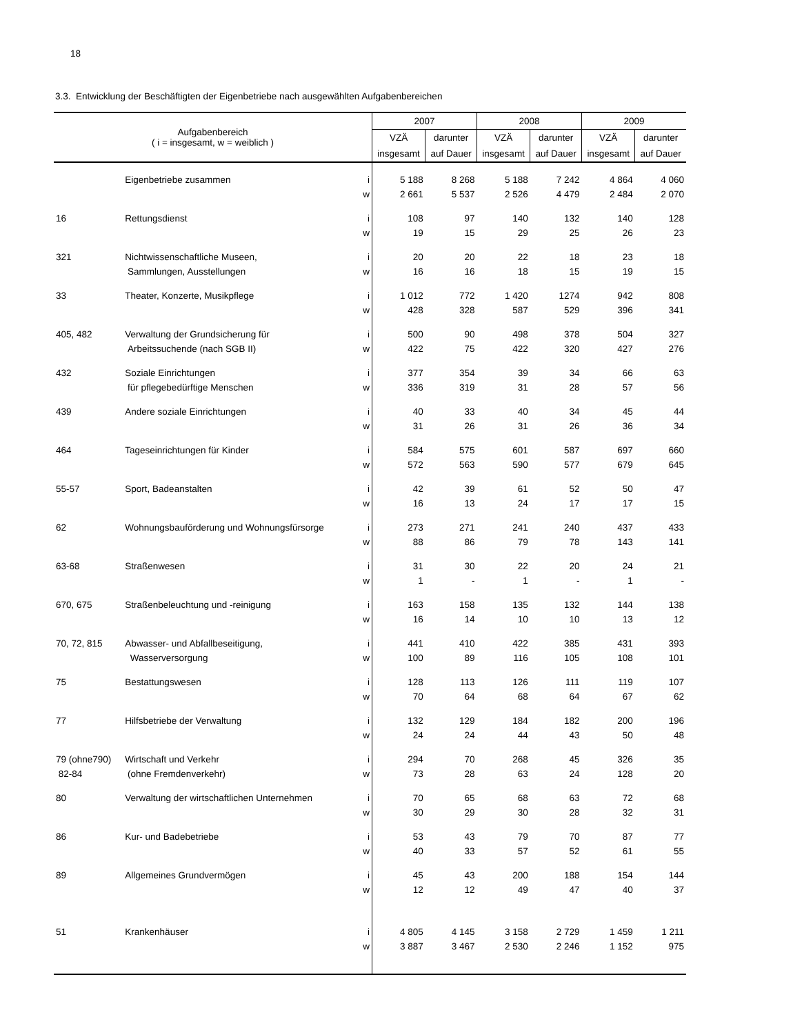18
3.3. Entwicklung der Beschäftigten der Eigenbetriebe nach ausgewählten Aufgabenbereichen
| Aufgabenbereich ( i = insgesamt, w = weiblich ) | | | 2007 | | 2008 | | 2009 | |
| --- | --- | --- | --- | --- | --- | --- | --- | --- |
| | | | VZÄ | darunter | VZÄ | darunter | VZÄ | darunter |
| | | | insgesamt | auf Dauer | insgesamt | auf Dauer | insgesamt | auf Dauer |
| | Eigenbetriebe zusammen | i | 5 188 | 8 268 | 5 188 | 7 242 | 4 864 | 4 060 |
| | | w | 2 661 | 5 537 | 2 526 | 4 479 | 2 484 | 2 070 |
| 16 | Rettungsdienst | i | 108 | 97 | 140 | 132 | 140 | 128 |
| | | w | 19 | 15 | 29 | 25 | 26 | 23 |
| 321 | Nichtwissenschaftliche Museen, | i | 20 | 20 | 22 | 18 | 23 | 18 |
| | Sammlungen, Ausstellungen | w | 16 | 16 | 18 | 15 | 19 | 15 |
| 33 | Theater, Konzerte, Musikpflege | i | 1 012 | 772 | 1 420 | 1274 | 942 | 808 |
| | | w | 428 | 328 | 587 | 529 | 396 | 341 |
| 405, 482 | Verwaltung der Grundsicherung für | i | 500 | 90 | 498 | 378 | 504 | 327 |
| | Arbeitssuchende (nach SGB II) | w | 422 | 75 | 422 | 320 | 427 | 276 |
| 432 | Soziale Einrichtungen | i | 377 | 354 | 39 | 34 | 66 | 63 |
| | für pflegebedürftige Menschen | w | 336 | 319 | 31 | 28 | 57 | 56 |
| 439 | Andere soziale Einrichtungen | i | 40 | 33 | 40 | 34 | 45 | 44 |
| | | w | 31 | 26 | 31 | 26 | 36 | 34 |
| 464 | Tageseinrichtungen für Kinder | i | 584 | 575 | 601 | 587 | 697 | 660 |
| | | w | 572 | 563 | 590 | 577 | 679 | 645 |
| 55-57 | Sport, Badeanstalten | i | 42 | 39 | 61 | 52 | 50 | 47 |
| | | w | 16 | 13 | 24 | 17 | 17 | 15 |
| 62 | Wohnungsbauförderung und Wohnungsfürsorge | i | 273 | 271 | 241 | 240 | 437 | 433 |
| | | w | 88 | 86 | 79 | 78 | 143 | 141 |
| 63-68 | Straßenwesen | i | 31 | 30 | 22 | 20 | 24 | 21 |
| | | w | 1 | - | 1 | - | 1 | - |
| 670, 675 | Straßenbeleuchtung und -reinigung | i | 163 | 158 | 135 | 132 | 144 | 138 |
| | | w | 16 | 14 | 10 | 10 | 13 | 12 |
| 70, 72, 815 | Abwasser- und Abfallbeseitigung, | i | 441 | 410 | 422 | 385 | 431 | 393 |
| | Wasserversorgung | w | 100 | 89 | 116 | 105 | 108 | 101 |
| 75 | Bestattungswesen | i | 128 | 113 | 126 | 111 | 119 | 107 |
| | | w | 70 | 64 | 68 | 64 | 67 | 62 |
| 77 | Hilfsbetriebe der Verwaltung | i | 132 | 129 | 184 | 182 | 200 | 196 |
| | | w | 24 | 24 | 44 | 43 | 50 | 48 |
| 79 (ohne790) | Wirtschaft und Verkehr | i | 294 | 70 | 268 | 45 | 326 | 35 |
| 82-84 | (ohne Fremdenverkehr) | w | 73 | 28 | 63 | 24 | 128 | 20 |
| 80 | Verwaltung der wirtschaftlichen Unternehmen | i | 70 | 65 | 68 | 63 | 72 | 68 |
| | | w | 30 | 29 | 30 | 28 | 32 | 31 |
| 86 | Kur- und Badebetriebe | i | 53 | 43 | 79 | 70 | 87 | 77 |
| | | w | 40 | 33 | 57 | 52 | 61 | 55 |
| 89 | Allgemeines Grundvermögen | i | 45 | 43 | 200 | 188 | 154 | 144 |
| | | w | 12 | 12 | 49 | 47 | 40 | 37 |
| 51 | Krankenhäuser | i | 4 805 | 4 145 | 3 158 | 2 729 | 1 459 | 1 211 |
| | | w | 3 887 | 3 467 | 2 530 | 2 246 | 1 152 | 975 |